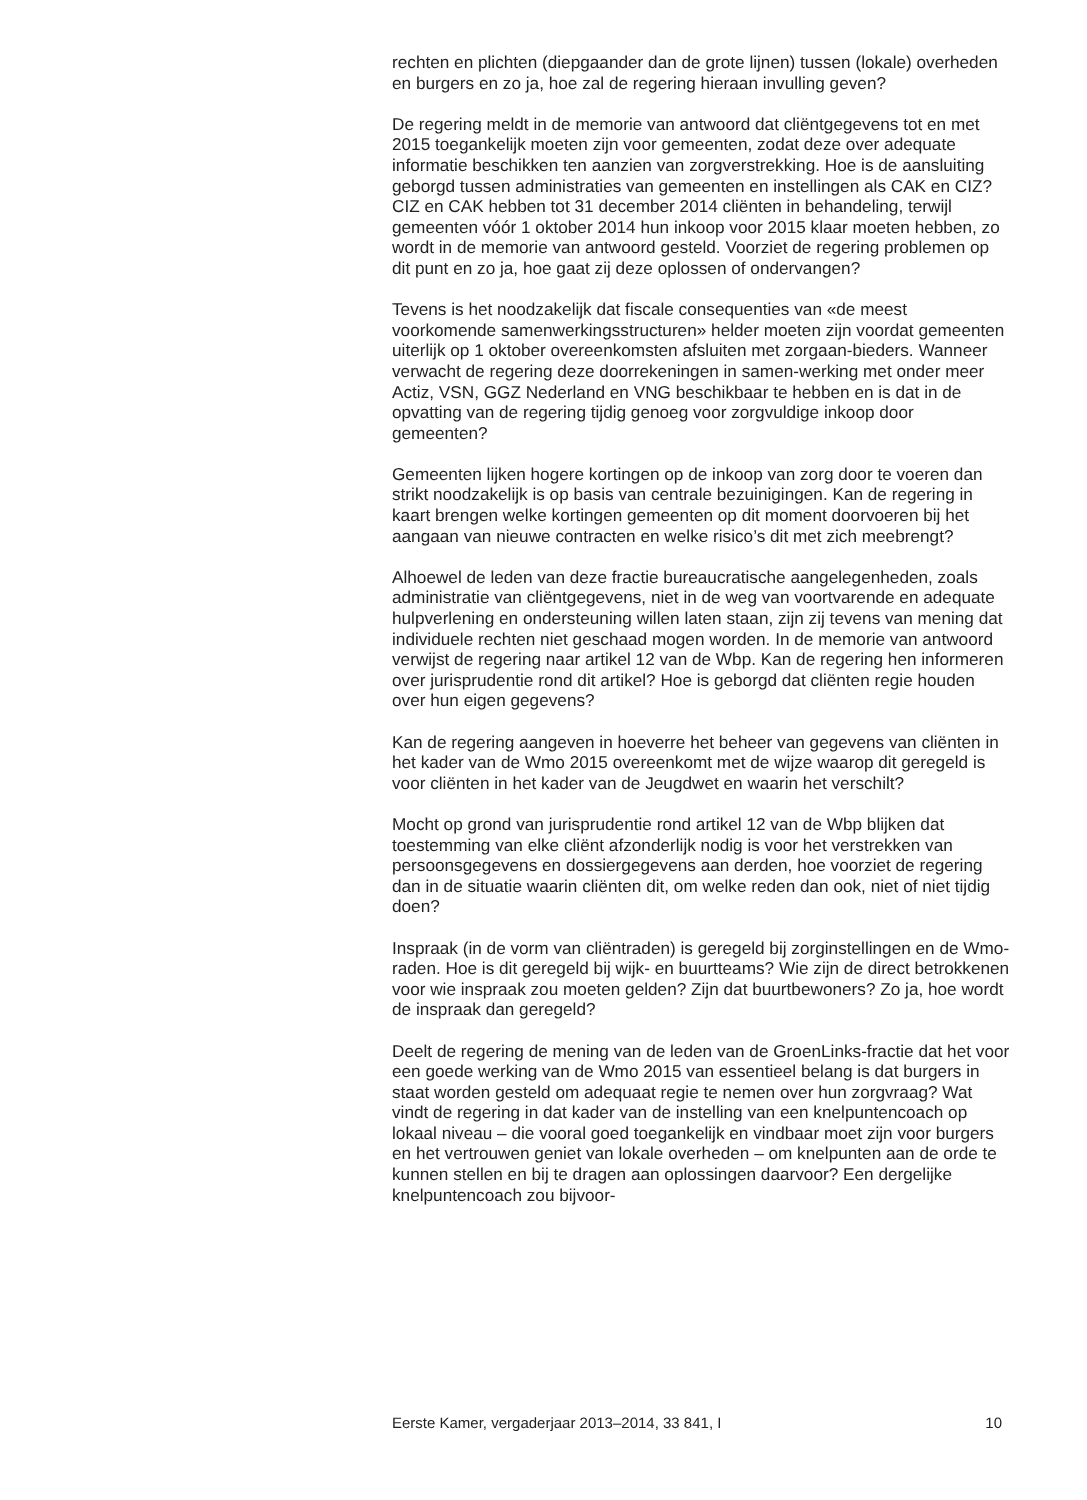rechten en plichten (diepgaander dan de grote lijnen) tussen (lokale) overheden en burgers en zo ja, hoe zal de regering hieraan invulling geven?
De regering meldt in de memorie van antwoord dat cliëntgegevens tot en met 2015 toegankelijk moeten zijn voor gemeenten, zodat deze over adequate informatie beschikken ten aanzien van zorgverstrekking. Hoe is de aansluiting geborgd tussen administraties van gemeenten en instellingen als CAK en CIZ? CIZ en CAK hebben tot 31 december 2014 cliënten in behandeling, terwijl gemeenten vóór 1 oktober 2014 hun inkoop voor 2015 klaar moeten hebben, zo wordt in de memorie van antwoord gesteld. Voorziet de regering problemen op dit punt en zo ja, hoe gaat zij deze oplossen of ondervangen?
Tevens is het noodzakelijk dat fiscale consequenties van «de meest voorkomende samenwerkingsstructuren» helder moeten zijn voordat gemeenten uiterlijk op 1 oktober overeenkomsten afsluiten met zorgaan-bieders. Wanneer verwacht de regering deze doorrekeningen in samen-werking met onder meer Actiz, VSN, GGZ Nederland en VNG beschikbaar te hebben en is dat in de opvatting van de regering tijdig genoeg voor zorgvuldige inkoop door gemeenten?
Gemeenten lijken hogere kortingen op de inkoop van zorg door te voeren dan strikt noodzakelijk is op basis van centrale bezuinigingen. Kan de regering in kaart brengen welke kortingen gemeenten op dit moment doorvoeren bij het aangaan van nieuwe contracten en welke risico’s dit met zich meebrengt?
Alhoewel de leden van deze fractie bureaucratische aangelegenheden, zoals administratie van cliëntgegevens, niet in de weg van voortvarende en adequate hulpverlening en ondersteuning willen laten staan, zijn zij tevens van mening dat individuele rechten niet geschaad mogen worden. In de memorie van antwoord verwijst de regering naar artikel 12 van de Wbp. Kan de regering hen informeren over jurisprudentie rond dit artikel? Hoe is geborgd dat cliënten regie houden over hun eigen gegevens?
Kan de regering aangeven in hoeverre het beheer van gegevens van cliënten in het kader van de Wmo 2015 overeenkomt met de wijze waarop dit geregeld is voor cliënten in het kader van de Jeugdwet en waarin het verschilt?
Mocht op grond van jurisprudentie rond artikel 12 van de Wbp blijken dat toestemming van elke cliënt afzonderlijk nodig is voor het verstrekken van persoonsgegevens en dossiergegevens aan derden, hoe voorziet de regering dan in de situatie waarin cliënten dit, om welke reden dan ook, niet of niet tijdig doen?
Inspraak (in de vorm van cliëntraden) is geregeld bij zorginstellingen en de Wmo-raden. Hoe is dit geregeld bij wijk- en buurtteams? Wie zijn de direct betrokkenen voor wie inspraak zou moeten gelden? Zijn dat buurtbewoners? Zo ja, hoe wordt de inspraak dan geregeld?
Deelt de regering de mening van de leden van de GroenLinks-fractie dat het voor een goede werking van de Wmo 2015 van essentieel belang is dat burgers in staat worden gesteld om adequaat regie te nemen over hun zorgvraag? Wat vindt de regering in dat kader van de instelling van een knelpuntencoach op lokaal niveau – die vooral goed toegankelijk en vindbaar moet zijn voor burgers en het vertrouwen geniet van lokale overheden – om knelpunten aan de orde te kunnen stellen en bij te dragen aan oplossingen daarvoor? Een dergelijke knelpuntencoach zou bijvoor-
Eerste Kamer, vergaderjaar 2013–2014, 33 841, I 10